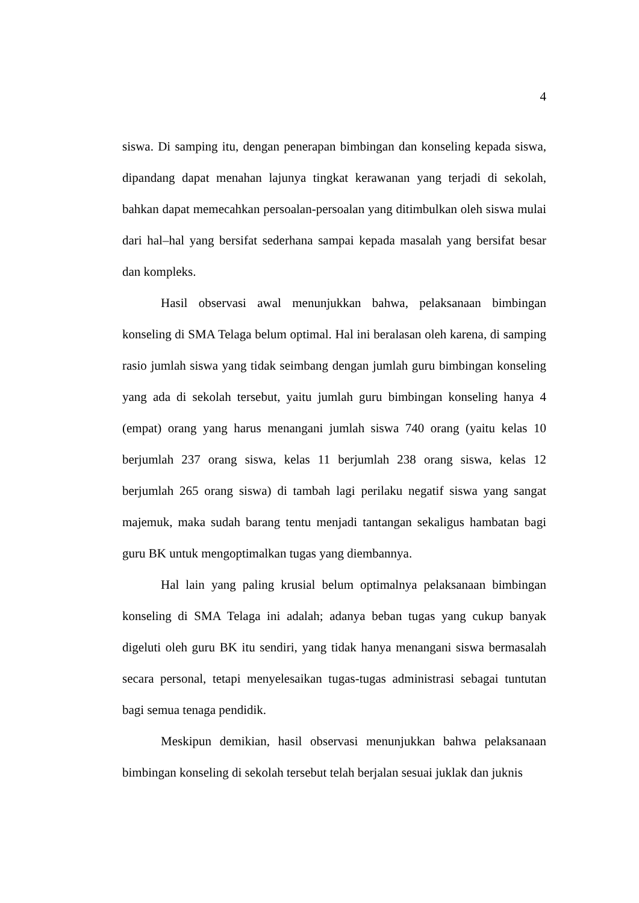4
siswa. Di samping itu, dengan penerapan bimbingan dan konseling kepada siswa, dipandang dapat menahan lajunya tingkat kerawanan yang terjadi di sekolah, bahkan dapat memecahkan persoalan-persoalan yang ditimbulkan oleh siswa mulai dari hal–hal yang bersifat sederhana sampai kepada masalah yang bersifat besar dan kompleks.
Hasil observasi awal menunjukkan bahwa, pelaksanaan bimbingan konseling di SMA Telaga belum optimal. Hal ini beralasan oleh karena, di samping rasio jumlah siswa yang tidak seimbang dengan jumlah guru bimbingan konseling yang ada di sekolah tersebut, yaitu jumlah guru bimbingan konseling hanya 4 (empat) orang yang harus menangani jumlah siswa 740 orang (yaitu kelas 10 berjumlah 237 orang siswa, kelas 11 berjumlah 238 orang siswa, kelas 12 berjumlah 265 orang siswa) di tambah lagi perilaku negatif siswa yang sangat majemuk, maka sudah barang tentu menjadi tantangan sekaligus hambatan bagi guru BK untuk mengoptimalkan tugas yang diembannya.
Hal lain yang paling krusial belum optimalnya pelaksanaan bimbingan konseling di SMA Telaga ini adalah; adanya beban tugas yang cukup banyak digeluti oleh guru BK itu sendiri, yang tidak hanya menangani siswa bermasalah secara personal, tetapi menyelesaikan tugas-tugas administrasi sebagai tuntutan bagi semua tenaga pendidik.
Meskipun demikian, hasil observasi menunjukkan bahwa pelaksanaan bimbingan konseling di sekolah tersebut telah berjalan sesuai juklak dan juknis